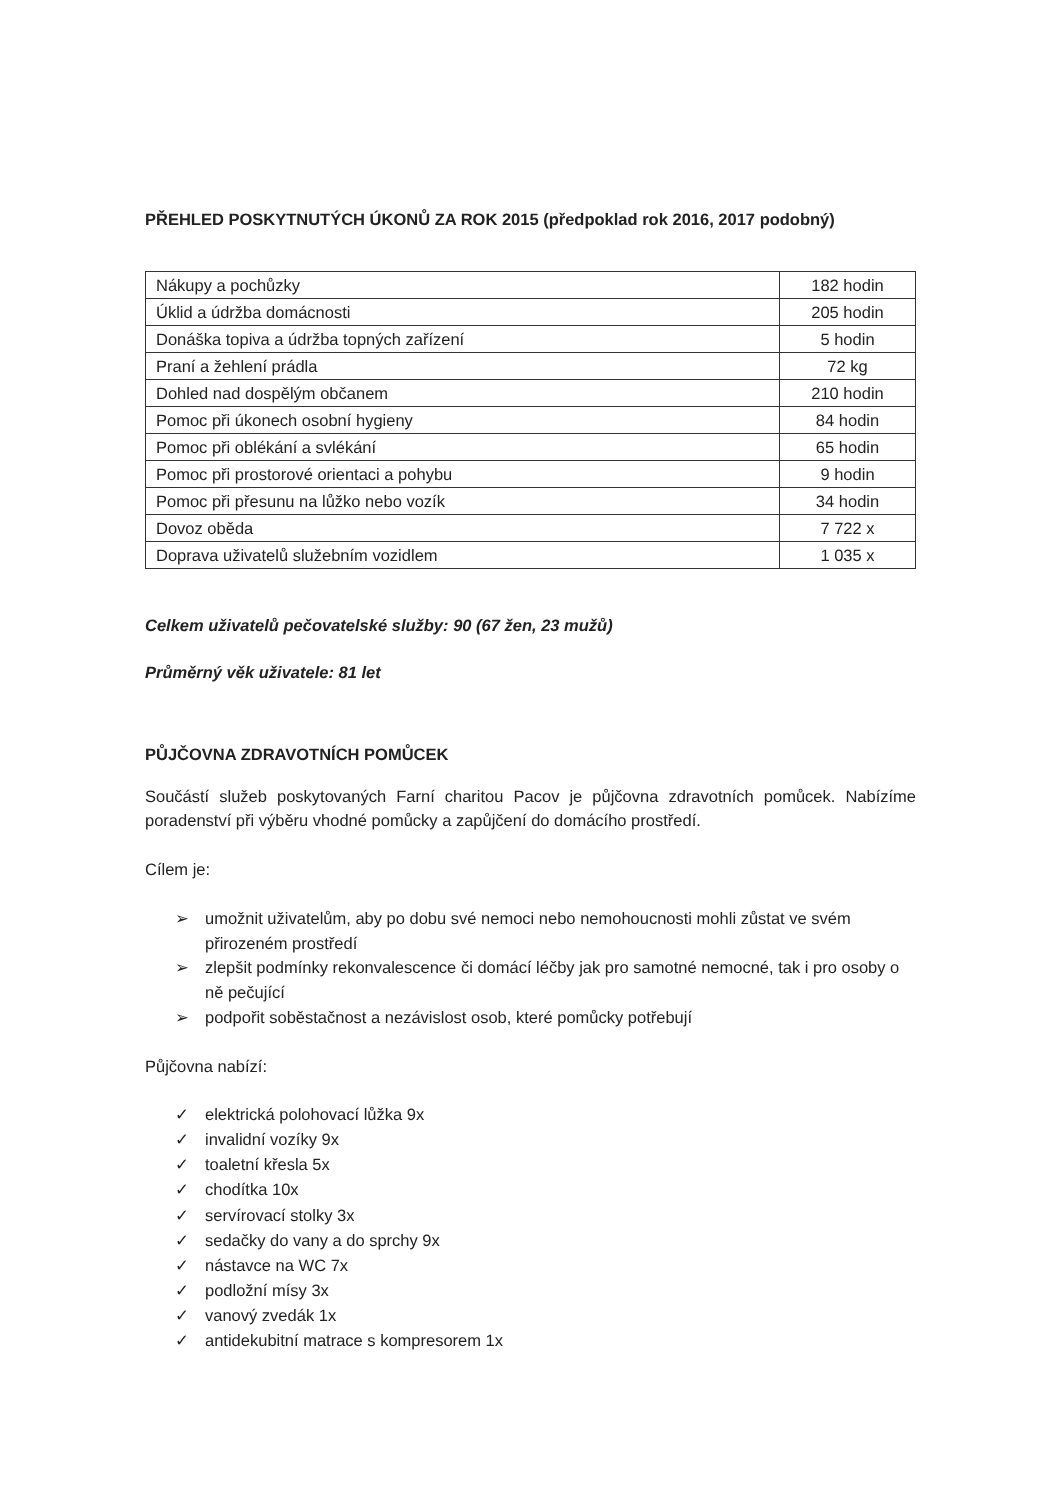PŘEHLED POSKYTNUTÝCH ÚKONŮ ZA ROK 2015 (předpoklad rok 2016, 2017 podobný)
| Nákupy a pochůzky | 182 hodin |
| Úklid a údržba domácnosti | 205 hodin |
| Donáška topiva a údržba topných zařízení | 5 hodin |
| Praní a žehlení prádla | 72 kg |
| Dohled nad dospělým občanem | 210 hodin |
| Pomoc při úkonech osobní hygieny | 84 hodin |
| Pomoc při oblékání a svlékání | 65 hodin |
| Pomoc při prostorové orientaci a pohybu | 9 hodin |
| Pomoc při přesunu na lůžko nebo vozík | 34 hodin |
| Dovoz oběda | 7 722 x |
| Doprava uživatelů služebním vozidlem | 1 035 x |
Celkem uživatelů pečovatelské služby: 90 (67 žen, 23 mužů)
Průměrný věk uživatele: 81 let
PŮJČOVNA ZDRAVOTNÍCH POMŮCEK
Součástí služeb poskytovaných Farní charitou Pacov je půjčovna zdravotních pomůcek. Nabízíme poradenství při výběru vhodné pomůcky a zapůjčení do domácího prostředí.
Cílem je:
➢ umožnit uživatelům, aby po dobu své nemoci nebo nemohoucnosti mohli zůstat ve svém přirozeném prostředí
➢ zlepšit podmínky rekonvalescence či domácí léčby jak pro samotné nemocné, tak i pro osoby o ně pečující
➢ podpořit soběstačnost a nezávislost osob, které pomůcky potřebují
Půjčovna nabízí:
✓ elektrická polohovací lůžka 9x
✓ invalidní vozíky 9x
✓ toaletní křesla 5x
✓ chodítka 10x
✓ servírovací stolky 3x
✓ sedačky do vany a do sprchy 9x
✓ nástavce na WC 7x
✓ podložní mísy 3x
✓ vanový zvedák 1x
✓ antidekubitní matrace s kompresorem 1x